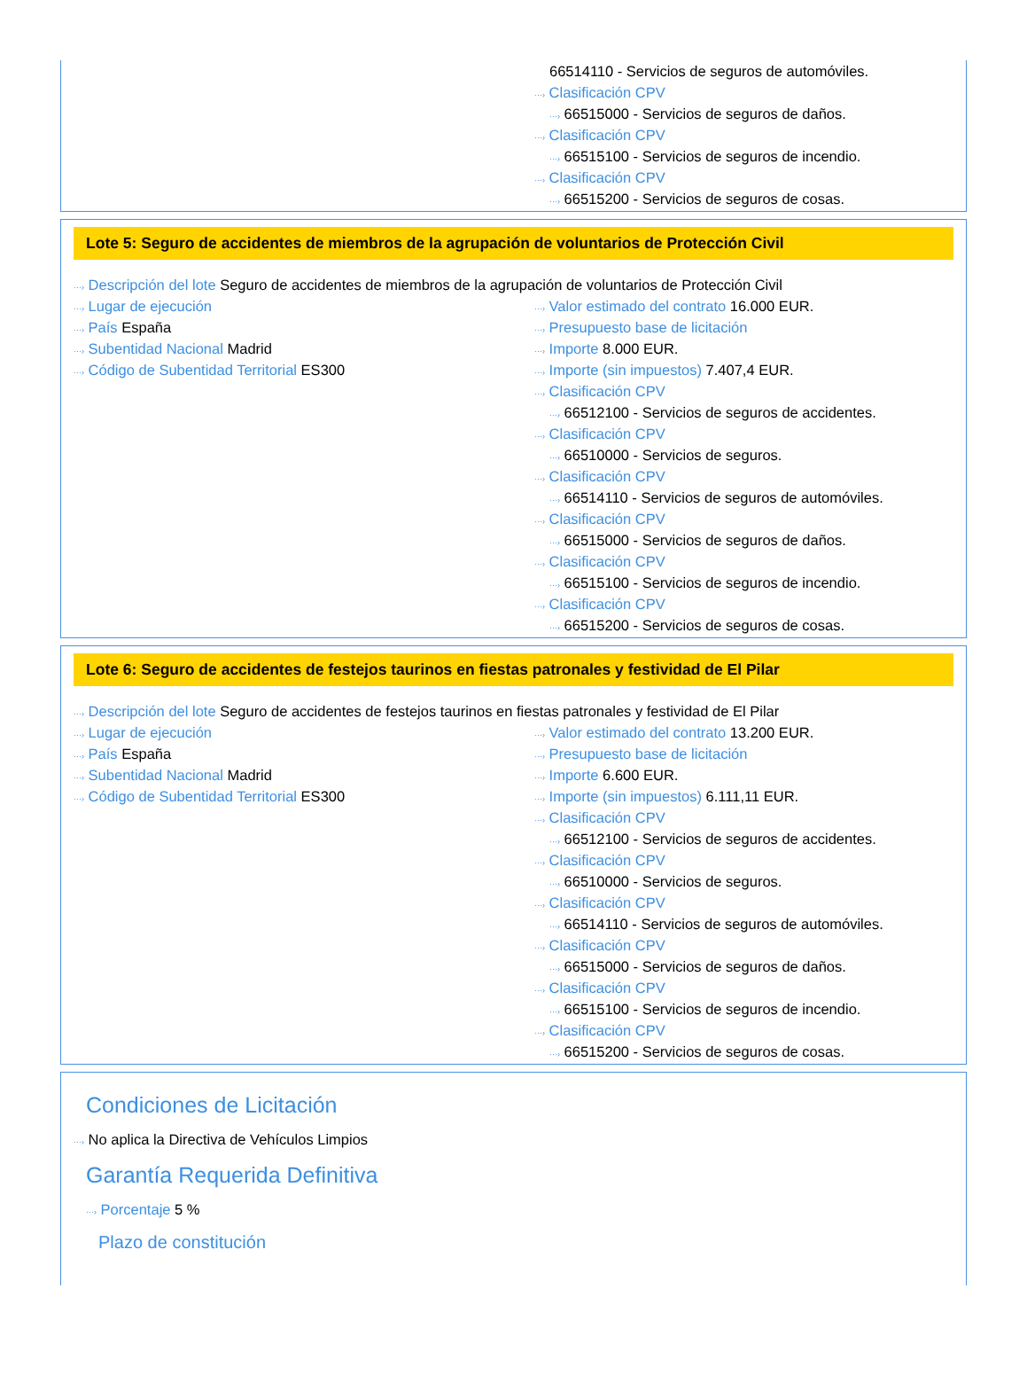66514110 - Servicios de seguros de automóviles.
···› Clasificación CPV
···› 66515000 - Servicios de seguros de daños.
···› Clasificación CPV
···› 66515100 - Servicios de seguros de incendio.
···› Clasificación CPV
···› 66515200 - Servicios de seguros de cosas.
Lote 5: Seguro de accidentes de miembros de la agrupación de voluntarios de Protección Civil
···› Descripción del lote Seguro de accidentes de miembros de la agrupación de voluntarios de Protección Civil
···› Lugar de ejecución
···› País España
···› Subentidad Nacional Madrid
···› Código de Subentidad Territorial ES300
···› Valor estimado del contrato 16.000 EUR.
···› Presupuesto base de licitación
···› Importe 8.000 EUR.
···› Importe (sin impuestos) 7.407,4 EUR.
···› Clasificación CPV
···› 66512100 - Servicios de seguros de accidentes.
···› Clasificación CPV
···› 66510000 - Servicios de seguros.
···› Clasificación CPV
···› 66514110 - Servicios de seguros de automóviles.
···› Clasificación CPV
···› 66515000 - Servicios de seguros de daños.
···› Clasificación CPV
···› 66515100 - Servicios de seguros de incendio.
···› Clasificación CPV
···› 66515200 - Servicios de seguros de cosas.
Lote 6: Seguro de accidentes de festejos taurinos en fiestas patronales y festividad de El Pilar
···› Descripción del lote Seguro de accidentes de festejos taurinos en fiestas patronales y festividad de El Pilar
···› Lugar de ejecución
···› País España
···› Subentidad Nacional Madrid
···› Código de Subentidad Territorial ES300
···› Valor estimado del contrato 13.200 EUR.
···› Presupuesto base de licitación
···› Importe 6.600 EUR.
···› Importe (sin impuestos) 6.111,11 EUR.
···› Clasificación CPV
···› 66512100 - Servicios de seguros de accidentes.
···› Clasificación CPV
···› 66510000 - Servicios de seguros.
···› Clasificación CPV
···› 66514110 - Servicios de seguros de automóviles.
···› Clasificación CPV
···› 66515000 - Servicios de seguros de daños.
···› Clasificación CPV
···› 66515100 - Servicios de seguros de incendio.
···› Clasificación CPV
···› 66515200 - Servicios de seguros de cosas.
Condiciones de Licitación
···› No aplica la Directiva de Vehículos Limpios
Garantía Requerida Definitiva
···› Porcentaje 5 %
Plazo de constitución